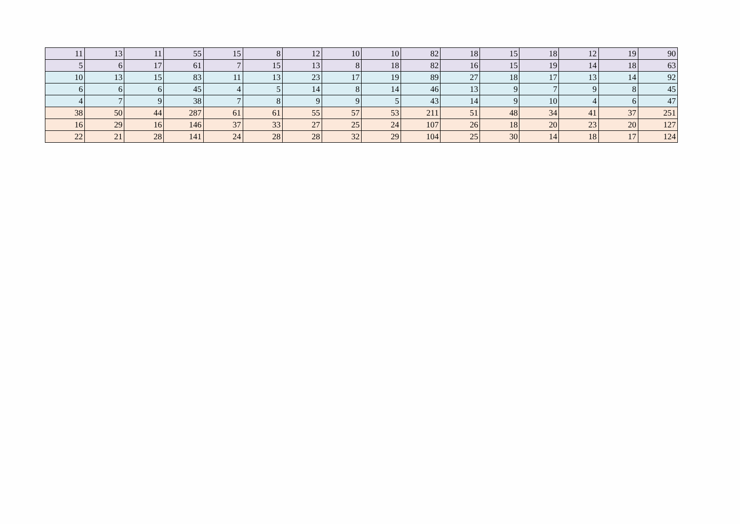| 11 | 13 | 11 | 55 | 15 | 8 | 12 | 10 | 10 | 82 | 18 | 15 | 18 | 12 | 19 | 90 |
| 5 | 6 | 17 | 61 | 7 | 15 | 13 | 8 | 18 | 82 | 16 | 15 | 19 | 14 | 18 | 63 |
| 10 | 13 | 15 | 83 | 11 | 13 | 23 | 17 | 19 | 89 | 27 | 18 | 17 | 13 | 14 | 92 |
| 6 | 6 | 6 | 45 | 4 | 5 | 14 | 8 | 14 | 46 | 13 | 9 | 7 | 9 | 8 | 45 |
| 4 | 7 | 9 | 38 | 7 | 8 | 9 | 9 | 5 | 43 | 14 | 9 | 10 | 4 | 6 | 47 |
| 38 | 50 | 44 | 287 | 61 | 61 | 55 | 57 | 53 | 211 | 51 | 48 | 34 | 41 | 37 | 251 |
| 16 | 29 | 16 | 146 | 37 | 33 | 27 | 25 | 24 | 107 | 26 | 18 | 20 | 23 | 20 | 127 |
| 22 | 21 | 28 | 141 | 24 | 28 | 28 | 32 | 29 | 104 | 25 | 30 | 14 | 18 | 17 | 124 |